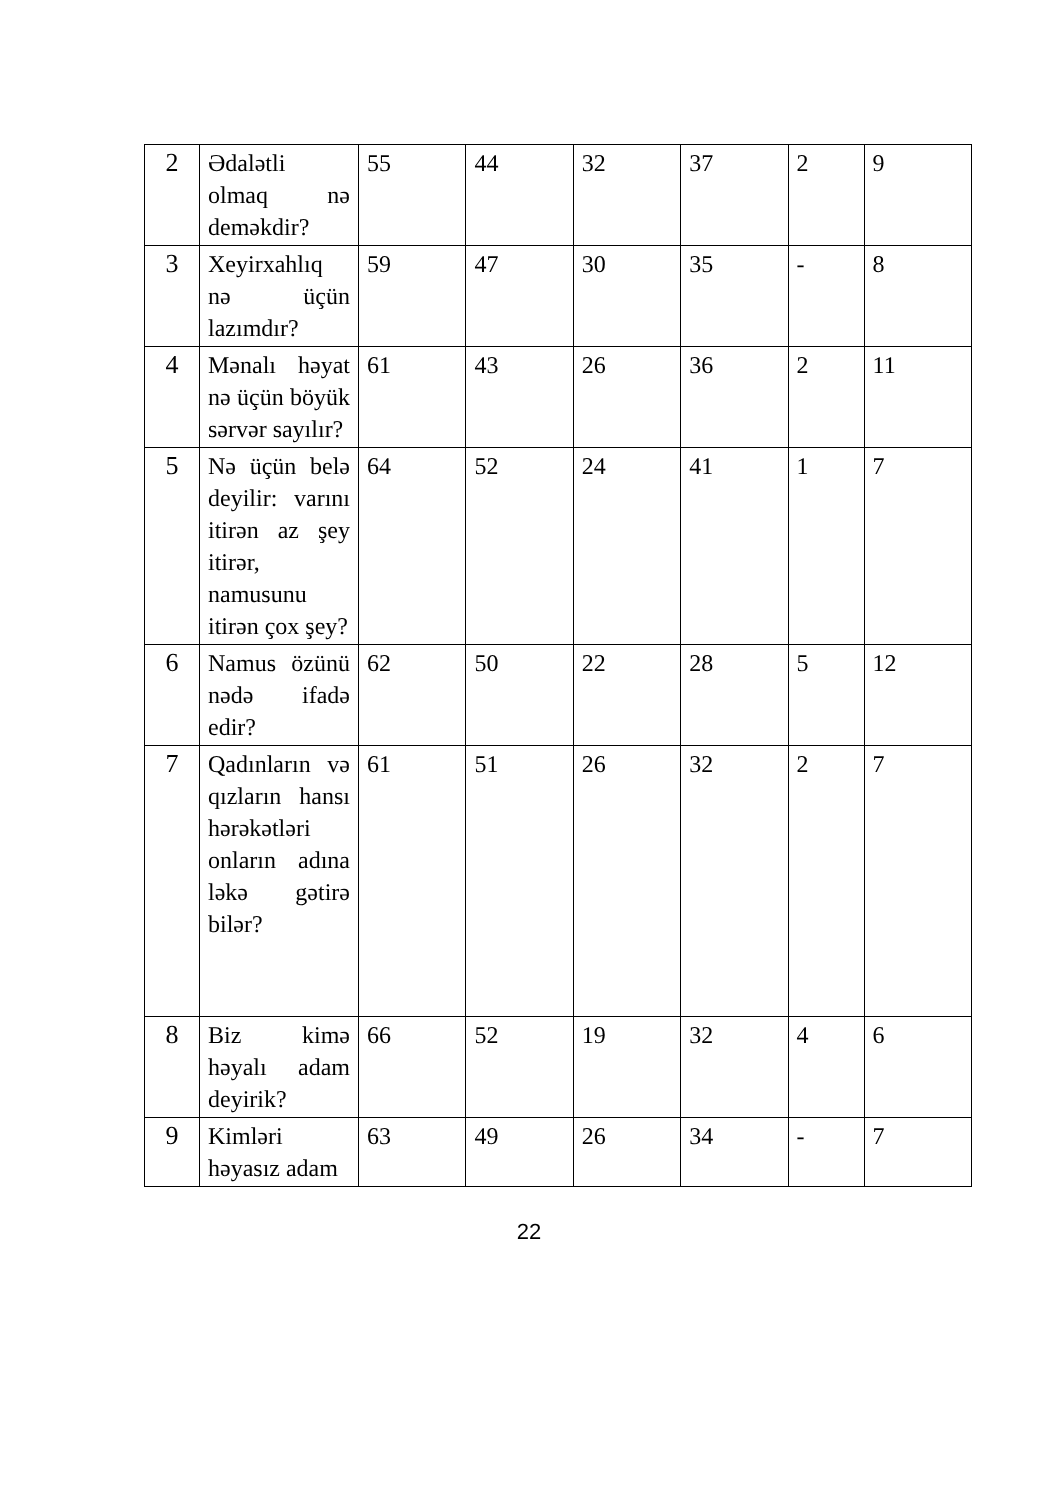| 2 | Ədalətli olmaq nə deməkdir? | 55 | 44 | 32 | 37 | 2 | 9 |
| 3 | Xeyirxahlıq nə üçün lazımdır? | 59 | 47 | 30 | 35 | - | 8 |
| 4 | Mənalı həyat nə üçün böyük sərvər sayılır? | 61 | 43 | 26 | 36 | 2 | 11 |
| 5 | Nə üçün belə deyilir: varını itirən az şey itirər, namusunu itirən çox şey? | 64 | 52 | 24 | 41 | 1 | 7 |
| 6 | Namus özünü nədə ifadə edir? | 62 | 50 | 22 | 28 | 5 | 12 |
| 7 | Qadınların və qızların hansı hərəkətləri onların adına ləkə gətirə bilər? | 61 | 51 | 26 | 32 | 2 | 7 |
| 8 | Biz kimə həyalı adam deyirik? | 66 | 52 | 19 | 32 | 4 | 6 |
| 9 | Kimləri həyasız adam | 63 | 49 | 26 | 34 | - | 7 |
22